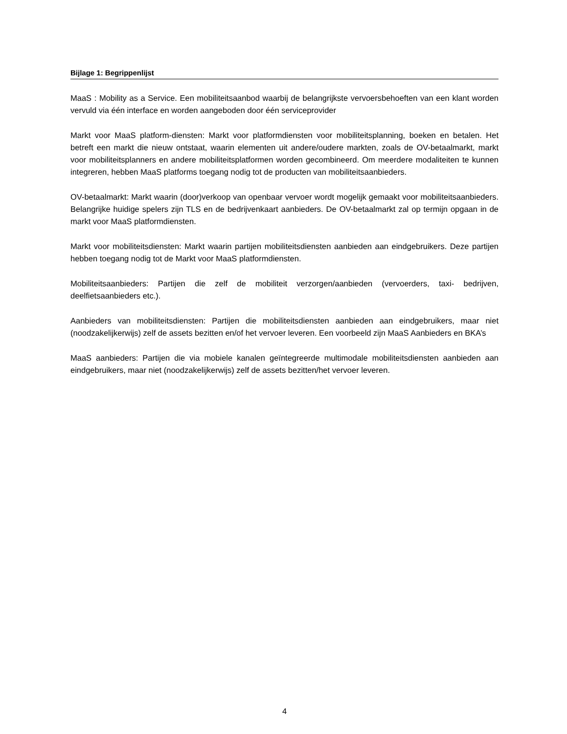Bijlage 1: Begrippenlijst
MaaS : Mobility as a Service. Een mobiliteitsaanbod waarbij de belangrijkste vervoersbehoeften van een klant worden vervuld via één interface en worden aangeboden door één serviceprovider
Markt voor MaaS platform-diensten: Markt voor platformdiensten voor mobiliteitsplanning, boeken en betalen. Het betreft een markt die nieuw ontstaat, waarin elementen uit andere/oudere markten, zoals de OV-betaalmarkt, markt voor mobiliteitsplanners en andere mobiliteitsplatformen worden gecombineerd. Om meerdere modaliteiten te kunnen integreren, hebben MaaS platforms toegang nodig tot de producten van mobiliteitsaanbieders.
OV-betaalmarkt: Markt waarin (door)verkoop van openbaar vervoer wordt mogelijk gemaakt voor mobiliteitsaanbieders. Belangrijke huidige spelers zijn TLS en de bedrijvenkaart aanbieders. De OV-betaalmarkt zal op termijn opgaan in de markt voor MaaS platformdiensten.
Markt voor mobiliteitsdiensten: Markt waarin partijen mobiliteitsdiensten aanbieden aan eindgebruikers. Deze partijen hebben toegang nodig tot de Markt voor MaaS platformdiensten.
Mobiliteitsaanbieders: Partijen die zelf de mobiliteit verzorgen/aanbieden (vervoerders, taxi- bedrijven, deelfietsaanbieders etc.).
Aanbieders van mobiliteitsdiensten: Partijen die mobiliteitsdiensten aanbieden aan eindgebruikers, maar niet (noodzakelijkerwijs) zelf de assets bezitten en/of het vervoer leveren. Een voorbeeld zijn MaaS Aanbieders en BKA’s
MaaS aanbieders: Partijen die via mobiele kanalen geïntegreerde multimodale mobiliteitsdiensten aanbieden aan eindgebruikers, maar niet (noodzakelijkerwijs) zelf de assets bezitten/het vervoer leveren.
4